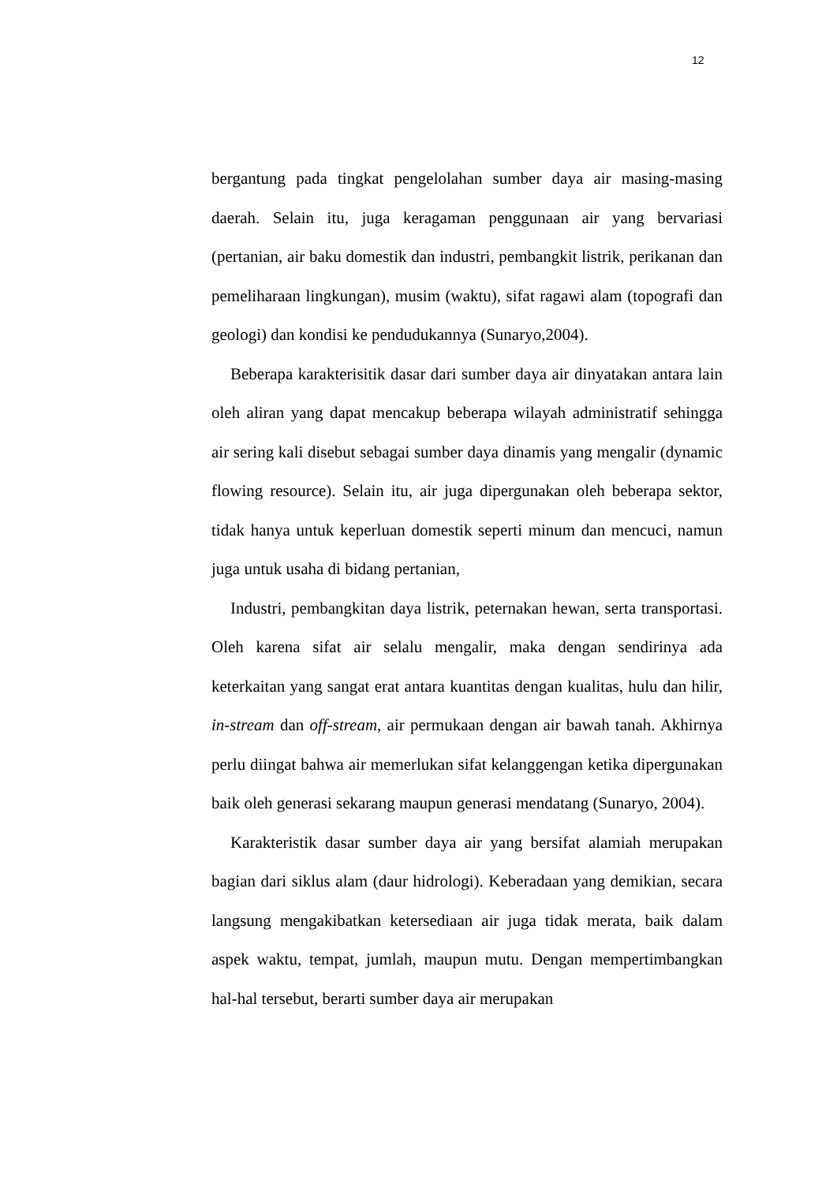12
bergantung pada tingkat pengelolahan sumber daya air masing-masing daerah. Selain itu, juga keragaman penggunaan air yang bervariasi (pertanian, air baku domestik dan industri, pembangkit listrik, perikanan dan pemeliharaan lingkungan), musim (waktu), sifat ragawi alam (topografi dan geologi) dan kondisi ke pendudukannya (Sunaryo,2004).
Beberapa karakterisitik dasar dari sumber daya air dinyatakan antara lain oleh aliran yang dapat mencakup beberapa wilayah administratif sehingga air sering kali disebut sebagai sumber daya dinamis yang mengalir (dynamic flowing resource). Selain itu, air juga dipergunakan oleh beberapa sektor, tidak hanya untuk keperluan domestik seperti minum dan mencuci, namun juga untuk usaha di bidang pertanian,
Industri, pembangkitan daya listrik, peternakan hewan, serta transportasi. Oleh karena sifat air selalu mengalir, maka dengan sendirinya ada keterkaitan yang sangat erat antara kuantitas dengan kualitas, hulu dan hilir, in-stream dan off-stream, air permukaan dengan air bawah tanah. Akhirnya perlu diingat bahwa air memerlukan sifat kelanggengan ketika dipergunakan baik oleh generasi sekarang maupun generasi mendatang (Sunaryo, 2004).
Karakteristik dasar sumber daya air yang bersifat alamiah merupakan bagian dari siklus alam (daur hidrologi). Keberadaan yang demikian, secara langsung mengakibatkan ketersediaan air juga tidak merata, baik dalam aspek waktu, tempat, jumlah, maupun mutu. Dengan mempertimbangkan hal-hal tersebut, berarti sumber daya air merupakan